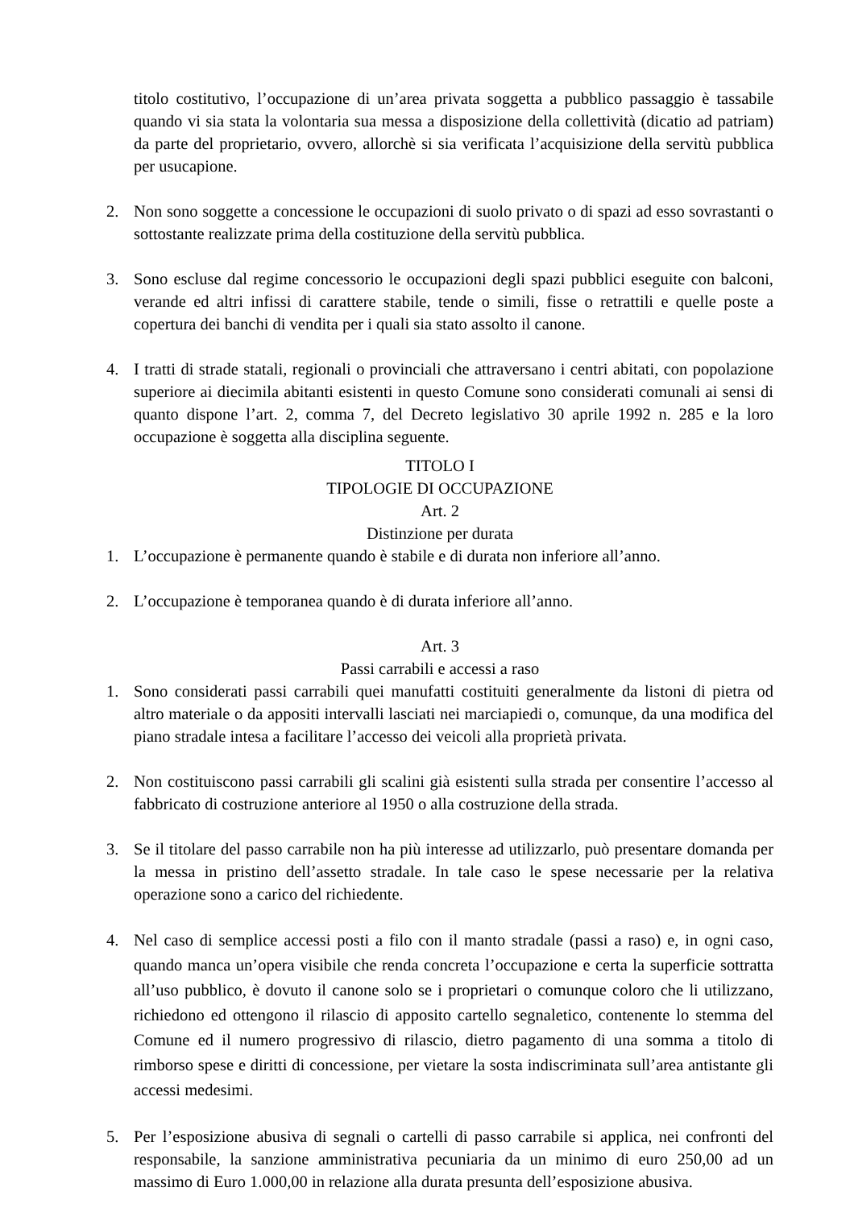titolo costitutivo, l’occupazione di un’area privata soggetta a pubblico passaggio è tassabile quando vi sia stata la volontaria sua messa a disposizione della collettività (dicatio ad patriam) da parte del proprietario, ovvero, allorchè si sia verificata l’acquisizione della servitù pubblica per usucapione.
2. Non sono soggette a concessione le occupazioni di suolo privato o di spazi ad esso sovrastanti o sottostante realizzate prima della costituzione della servitù pubblica.
3. Sono escluse dal regime concessorio le occupazioni degli spazi pubblici eseguite con balconi, verande ed altri infissi di carattere stabile, tende o simili, fisse o retrattili e quelle poste a copertura dei banchi di vendita per i quali sia stato assolto il canone.
4. I tratti di strade statali, regionali o provinciali che attraversano i centri abitati, con popolazione superiore ai diecimila abitanti esistenti in questo Comune sono considerati comunali ai sensi di quanto dispone l’art. 2, comma 7, del Decreto legislativo 30 aprile 1992 n. 285 e la loro occupazione è soggetta alla disciplina seguente.
TITOLO I
TIPOLOGIE DI OCCUPAZIONE
Art. 2
Distinzione per durata
1. L’occupazione è permanente quando è stabile e di durata non inferiore all’anno.
2. L’occupazione è temporanea quando è di durata inferiore all’anno.
Art. 3
Passi carrabili e accessi a raso
1. Sono considerati passi carrabili quei manufatti costituiti generalmente da listoni di pietra od altro materiale o da appositi intervalli lasciati nei marciapiedi o, comunque, da una modifica del piano stradale intesa a facilitare l’accesso dei veicoli alla proprietà privata.
2. Non costituiscono passi carrabili gli scalini già esistenti sulla strada per consentire l’accesso al fabbricato di costruzione anteriore al 1950 o alla costruzione della strada.
3. Se il titolare del passo carrabile non ha più interesse ad utilizzarlo, può presentare domanda per la messa in pristino dell’assetto stradale. In tale caso le spese necessarie per la relativa operazione sono a carico del richiedente.
4. Nel caso di semplice accessi posti a filo con il manto stradale (passi a raso) e, in ogni caso, quando manca un’opera visibile che renda concreta l’occupazione e certa la superficie sottratta all’uso pubblico, è dovuto il canone solo se i proprietari o comunque coloro che li utilizzano, richiedono ed ottengono il rilascio di apposito cartello segnaletico, contenente lo stemma del Comune ed il numero progressivo di rilascio, dietro pagamento di una somma a titolo di rimborso spese e diritti di concessione, per vietare la sosta indiscriminata sull’area antistante gli accessi medesimi.
5. Per l’esposizione abusiva di segnali o cartelli di passo carrabile si applica, nei confronti del responsabile, la sanzione amministrativa pecuniaria da un minimo di euro 250,00 ad un massimo di Euro 1.000,00 in relazione alla durata presunta dell’esposizione abusiva.